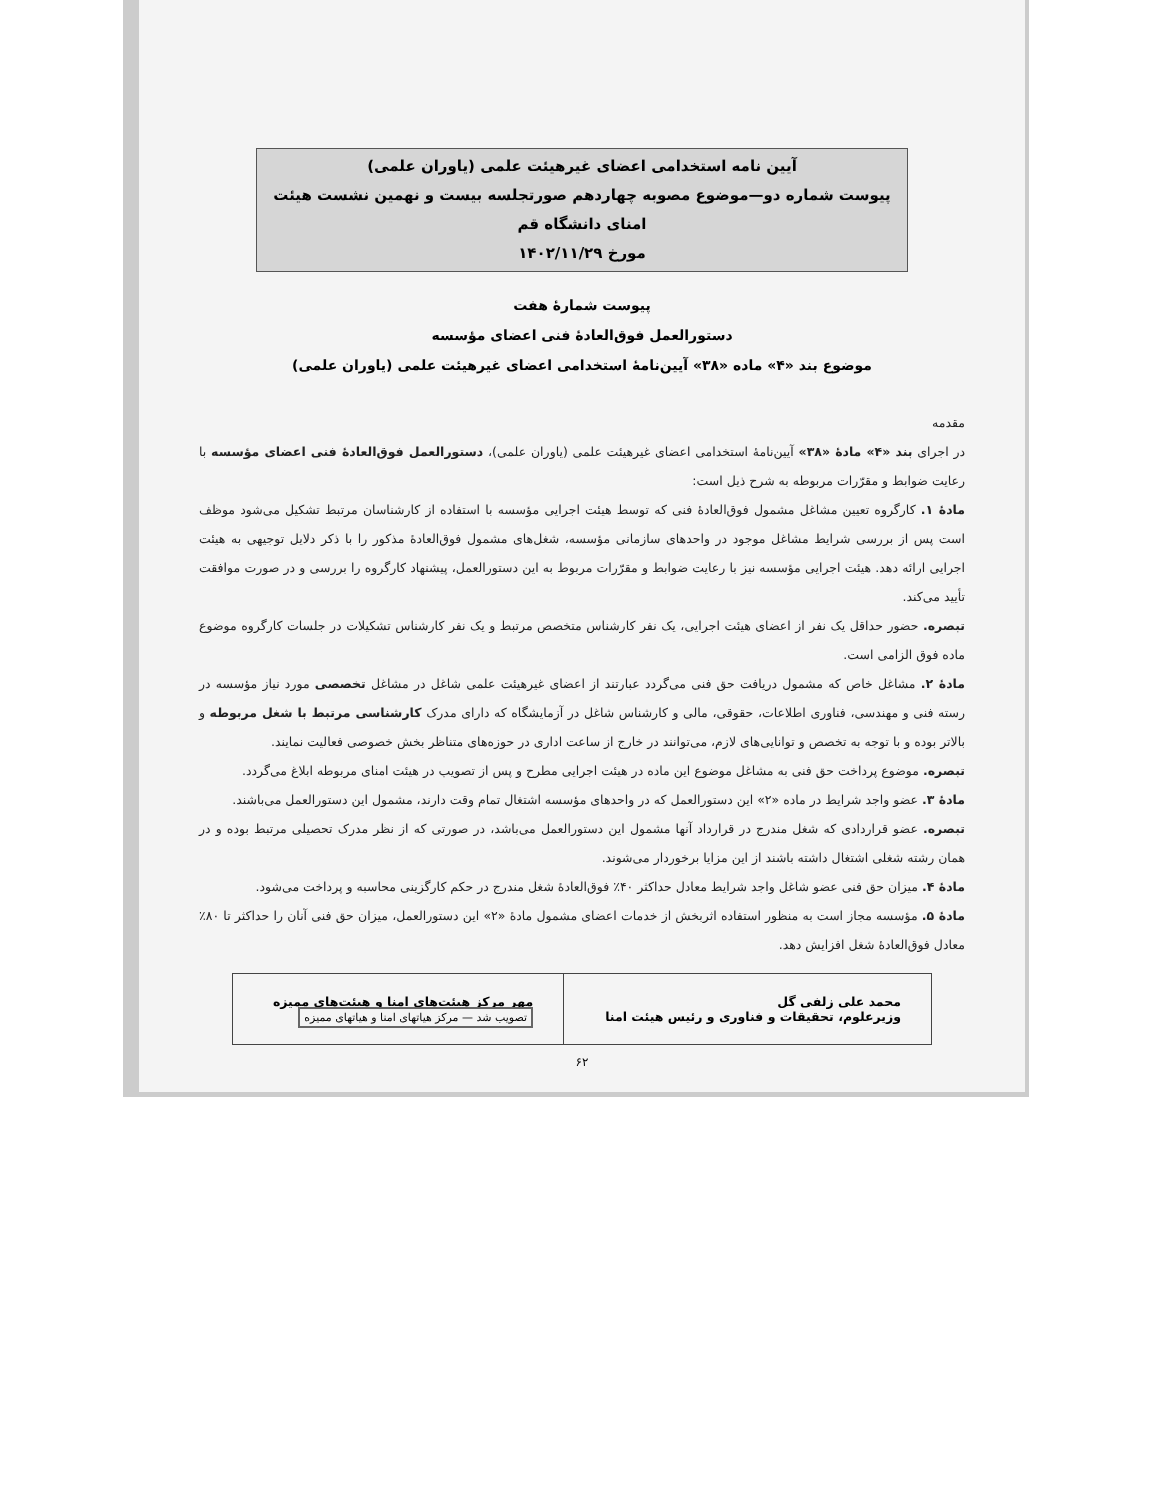آیین نامه استخدامی اعضای غیرهیئت علمی (یاوران علمی)
پیوست شماره دو—موضوع مصوبه چهاردهم صورتجلسه بیست و نهمین نشست هیئت امنای دانشگاه قم
مورخ ۱۴۰۲/۱۱/۲۹
پیوست شمارهٔ هفت
دستورالعمل فوق‌العادهٔ فنی اعضای مؤسسه
موضوع بند «۴» ماده «۳۸» آیین‌نامهٔ استخدامی اعضای غیرهیئت علمی (یاوران علمی)
مقدمه
در اجرای بند «۴» مادهٔ «۳۸» آیین‌نامهٔ استخدامی اعضای غیرهیئت علمی (یاوران علمی)، دستورالعمل فوق‌العادهٔ فنی اعضای مؤسسه با رعایت ضوابط و مقرّرات مربوطه به شرح ذیل است:
مادهٔ ۱. کارگروه تعیین مشاغل مشمول فوق‌العادهٔ فنی که توسط هیئت اجرایی مؤسسه با استفاده از کارشناسان مرتبط تشکیل می‌شود موظف است پس از بررسی شرایط مشاغل موجود در واحدهای سازمانی مؤسسه، شغل‌های مشمول فوق‌العادهٔ مذکور را با ذکر دلایل توجیهی به هیئت اجرایی ارائه دهد. هیئت اجرایی مؤسسه نیز با رعایت ضوابط و مقرّرات مربوط به این دستورالعمل، پیشنهاد کارگروه را بررسی و در صورت موافقت تأیید می‌کند.
تبصره. حضور حداقل یک نفر از اعضای هیئت اجرایی، یک نفر کارشناس متخصص مرتبط و یک نفر کارشناس تشکیلات در جلسات کارگروه موضوع ماده فوق الزامی است.
مادهٔ ۲. مشاغل خاص که مشمول دریافت حق فنی می‌گردد عبارتند از اعضای غیرهیئت علمی شاغل در مشاغل تخصصی مورد نیاز مؤسسه در رسته فنی و مهندسی، فناوری اطلاعات، حقوقی، مالی و کارشناس شاغل در آزمایشگاه که دارای مدرک کارشناسی مرتبط با شغل مربوطه و بالاتر بوده و با توجه به تخصص و توانایی‌های لازم، می‌توانند در خارج از ساعت اداری در حوزه‌های متناظر بخش خصوصی فعالیت نمایند.
تبصره. موضوع پرداخت حق فنی به مشاغل موضوع این ماده در هیئت اجرایی مطرح و پس از تصویب در هیئت امنای مربوطه ابلاغ می‌گردد.
مادهٔ ۳. عضو واجد شرایط در ماده «۲» این دستورالعمل که در واحدهای مؤسسه اشتغال تمام وقت دارند، مشمول این دستورالعمل می‌باشند.
تبصره. عضو قراردادی که شغل مندرج در قرارداد آنها مشمول این دستورالعمل می‌باشد، در صورتی که از نظر مدرک تحصیلی مرتبط بوده و در همان رشته شغلی اشتغال داشته باشند از این مزایا برخوردار می‌شوند.
مادهٔ ۴. میزان حق فنی عضو شاغل واجد شرایط معادل حداکثر ۴۰٪ فوق‌العادهٔ شغل مندرج در حکم کارگزینی محاسبه و پرداخت می‌شود.
مادهٔ ۵. مؤسسه مجاز است به منظور استفاده اثربخش از خدمات اعضای مشمول مادهٔ «۲» این دستورالعمل، میزان حق فنی آنان را حداکثر تا ۸۰٪ معادل فوق‌العادهٔ شغل افزایش دهد.
| محمد علی زلفی گل وزیرعلوم، تحقیقات و فناوری و رئیس هیئت امنا | مهر مرکز هیئت‌های امنا و هیئت‌های ممیزه تصویب شد — مرکز هیاتهای امنا و هیاتهای ممیزه |
۶۲